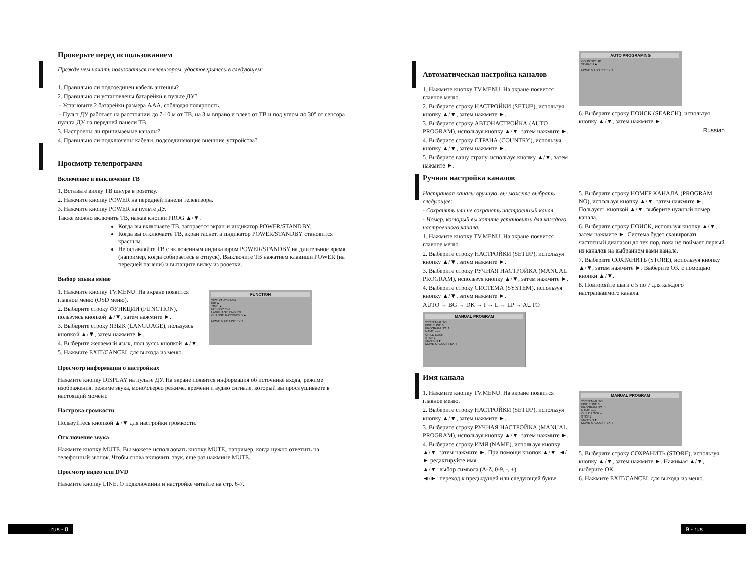Проверьте перед использованием
Прежде чем начать пользоваться телевизором, удостоверьтесь в следующем:
1. Правильно ли подсоединен кабель антенны?
2. Правильно ли установлены батарейки в пульте ДУ?
- Установите 2 батарейки размера AAA, соблюдая полярность.
- Пульт ДУ работает на расстоянии до 7-10 м от ТВ, на 3 м вправо и влево от ТВ и под углом до 30° от сенсора пульта ДУ на передней панели ТВ.
3. Настроены ли принимаемые каналы?
4. Правильно ли подключены кабели, подсоединяющие внешние устройства?
Просмотр телепрограмм
Включение и выключение ТВ
1. Вставьте вилку ТВ шнура в розетку.
2. Нажмите кнопку POWER на передней панели телевизора.
3. Нажмите кнопку POWER на пульте ДУ.
Также можно включить ТВ, нажав кнопки PROG ▲/▼.
Когда вы включаете ТВ, загорается экран и индикатор POWER/STANDBY.
Когда вы отключаете ТВ, экран гаснет, а индикатор POWER/STANDBY становится красным.
Не оставляйте ТВ с включенным индикатором POWER/STANDBY на длительное время (например, когда собираетесь в отпуск). Выключите ТВ нажатием клавиши POWER (на передней панели) и вытащите вилку из розетки.
Выбор языка меню
1. Нажмите кнопку TV.MENU. На экране появится главное меню (OSD меню).
2. Выберите строку ФУНКЦИИ (FUNCTION), пользуясь кнопкой ▲/▼, затем нажмите ►.
3. Выберите строку ЯЗЫК (LANGUAGE), пользуясь кнопкой ▲/▼, затем нажмите ►.
4. Выберите желаемый язык, пользуясь кнопкой ▲/▼.
5. Нажмите EXIT/CANCEL для выхода из меню.
FUNCTION
SIZE PANORAMA
PIP ►
TIME ►
MELODY ON
LANGUAGE ENGLISH
CHANGE PASSWORD ►
MOVE & ADJUST EXIT
Просмотр информации о настройках
Нажмите кнопку DISPLAY на пульте ДУ. На экране появится информация об источнике входа, режиме изображения, режиме звука, моно\стерео режиме, времени и аудио сигнале, который вы прослушиваете в настоящий момент.
Настрока громкости
Пользуйтесь кнопкой ▲/▼ для настройки громкости.
Отключение звука
Нажмите кнопку MUTE. Вы можете использовать кнопку MUTE, например, когда нужно ответить на телефонный звонок. Чтобы снова включить звук, еще раз нажмине MUTE.
Просмотр видео или DVD
Нажмите кнопку LINE. О подключении и настройке читайте на стр. 6-7.
Автоматическая настройка каналов
1. Нажмите кнопку TV.MENU. На экране появится главное меню.
2. Выберите строку НАСТРОЙКИ (SETUP), используя кнопку ▲/▼, затем нажмите ►.
3. Выберите строку АВТОНАСТРОЙКА (AUTO PROGRAM), используя кнопку ▲/▼, затем нажмите ►.
4. Выберите строку СТРАНА (COUNTRY), используя кнопку ▲/▼, затем нажмите ►.
5. Выберите вашу страну, используя кнопку ▲/▼, затем нажмите ►.
AUTO PROGRAMING
COUNTRY UK
SEARCH ►
MOVE & ADJUST EXIT
6. Выберите строку ПОИСК (SEARCH), используя кнопку ▲/▼, затем нажмите ►.
Russian
Ручная настройка каналов
Настраивая каналы вручную, вы можете выбрать следующее:
- Сохранять или не сохранять настроенный канал.
- Номер, который вы хотите установить для каждого настроенного канала.
1. Нажмите кнопку TV.MENU. На экране появится главное меню.
2. Выберите строку НАСТРОЙКИ (SETUP), используя кнопку ▲/▼, затем нажмите ►.
3. Выберите строку РУЧНАЯ НАСТРОЙКА (MANUAL PROGRAM), используя кнопку ▲/▼, затем нажмите ►.
4. Выберите строку СИСТЕМА (SYSTEM), используя кнопку ▲/▼, затем нажмите ►.
AUTO → BG → DK → I → L → LP → AUTO
MANUAL PROGRAM
SYSTEM AUTO
FINE TUNE 0
PROGRAM NO. 1
NAME -----
CHILD LOCK --
STORE --
SEARCH ►
MOVE & ADJUST EXIT
5. Выберите строку НОМЕР КАНАЛА (PROGRAM NO), используя кнопку ▲/▼, затем нажмите ►. Пользуясь кнопкой ▲/▼, выберите нужный номер канала.
6. Выберите строку ПОИСК, используя кнопку ▲/▼, затем нажмите ►. Система будет сканировать частотный диапазон до тех пор, пока не поймает первый из каналов на выбранном вами канале.
7. Выберите СОХРАНИТЬ (STORE), используя кнопку ▲/▼, затем нажмите ►. Выберите OK с помощью кнопки ▲/▼.
8. Повторяйте шаги с 5 по 7 для каждого настраиваемого канала.
Имя канала
1. Нажмите кнопку TV.MENU. На экране появится главное меню.
2. Выберите строку НАСТРОЙКИ (SETUP), используя кнопку ▲/▼, затем нажмите ►.
3. Выберите строку РУЧНАЯ НАСТРОЙКА (MANUAL PROGRAM), используя кнопку ▲/▼, затем нажмите ►.
4. Выберите строку ИМЯ (NAME), используя кнопку ▲/▼, затем нажмите ►. При помощи кнопок ▲/▼, ◄/► редактируйте имя.
▲/▼: выбор символа (A-Z, 0-9, -, +)
◄/►: переход к предыдущей или следующей букве.
MANUAL PROGRAM
SYSTEM AUTO
FINE TUNE 0
PROGRAM NO. 1
NAME -----
CHILD LOCK --
STORE --
SEARCH ►
MOVE & ADJUST EXIT
5. Выберите строку СОХРАНИТЬ (STORE), используя кнопку ▲/▼, затем нажмите ►. Нажимая ▲/▼, выберите OK.
6. Нажмите EXIT/CANCEL для выхода из меню.
rus - 8 9 - rus